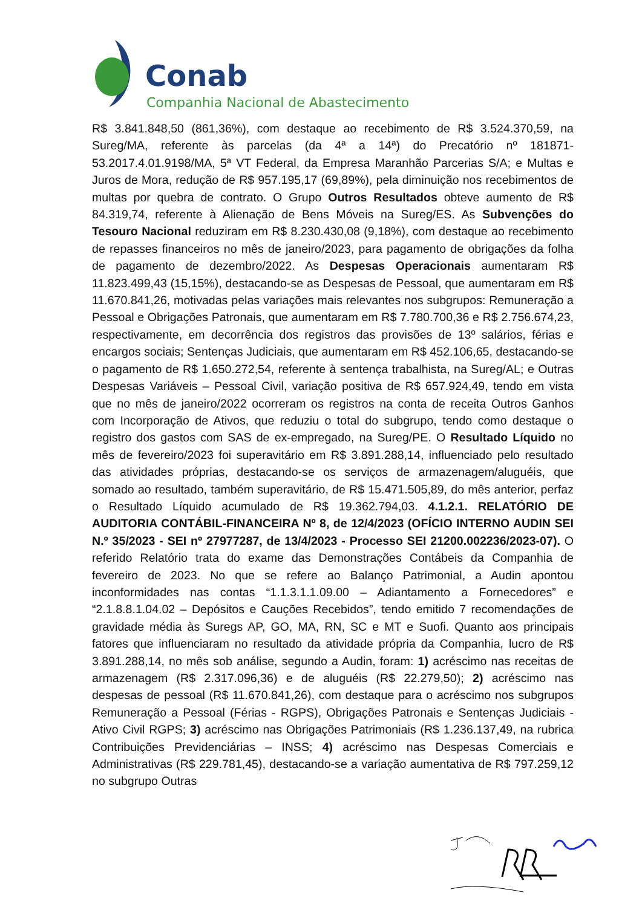Conab
Companhia Nacional de Abastecimento
R$ 3.841.848,50 (861,36%), com destaque ao recebimento de R$ 3.524.370,59, na Sureg/MA, referente às parcelas (da 4ª a 14ª) do Precatório nº 181871-53.2017.4.01.9198/MA, 5ª VT Federal, da Empresa Maranhão Parcerias S/A; e Multas e Juros de Mora, redução de R$ 957.195,17 (69,89%), pela diminuição nos recebimentos de multas por quebra de contrato. O Grupo Outros Resultados obteve aumento de R$ 84.319,74, referente à Alienação de Bens Móveis na Sureg/ES. As Subvenções do Tesouro Nacional reduziram em R$ 8.230.430,08 (9,18%), com destaque ao recebimento de repasses financeiros no mês de janeiro/2023, para pagamento de obrigações da folha de pagamento de dezembro/2022. As Despesas Operacionais aumentaram R$ 11.823.499,43 (15,15%), destacando-se as Despesas de Pessoal, que aumentaram em R$ 11.670.841,26, motivadas pelas variações mais relevantes nos subgrupos: Remuneração a Pessoal e Obrigações Patronais, que aumentaram em R$ 7.780.700,36 e R$ 2.756.674,23, respectivamente, em decorrência dos registros das provisões de 13º salários, férias e encargos sociais; Sentenças Judiciais, que aumentaram em R$ 452.106,65, destacando-se o pagamento de R$ 1.650.272,54, referente à sentença trabalhista, na Sureg/AL; e Outras Despesas Variáveis – Pessoal Civil, variação positiva de R$ 657.924,49, tendo em vista que no mês de janeiro/2022 ocorreram os registros na conta de receita Outros Ganhos com Incorporação de Ativos, que reduziu o total do subgrupo, tendo como destaque o registro dos gastos com SAS de ex-empregado, na Sureg/PE. O Resultado Líquido no mês de fevereiro/2023 foi superavitário em R$ 3.891.288,14, influenciado pelo resultado das atividades próprias, destacando-se os serviços de armazenagem/aluguéis, que somado ao resultado, também superavitário, de R$ 15.471.505,89, do mês anterior, perfaz o Resultado Líquido acumulado de R$ 19.362.794,03. 4.1.2.1. RELATÓRIO DE AUDITORIA CONTÁBIL-FINANCEIRA Nº 8, de 12/4/2023 (OFÍCIO INTERNO AUDIN SEI N.º 35/2023 - SEI nº 27977287, de 13/4/2023 - Processo SEI 21200.002236/2023-07). O referido Relatório trata do exame das Demonstrações Contábeis da Companhia de fevereiro de 2023. No que se refere ao Balanço Patrimonial, a Audin apontou inconformidades nas contas “1.1.3.1.1.09.00 – Adiantamento a Fornecedores” e “2.1.8.8.1.04.02 – Depósitos e Cauções Recebidos”, tendo emitido 7 recomendações de gravidade média às Suregs AP, GO, MA, RN, SC e MT e Suofi. Quanto aos principais fatores que influenciaram no resultado da atividade própria da Companhia, lucro de R$ 3.891.288,14, no mês sob análise, segundo a Audin, foram: 1) acréscimo nas receitas de armazenagem (R$ 2.317.096,36) e de aluguéis (R$ 22.279,50); 2) acréscimo nas despesas de pessoal (R$ 11.670.841,26), com destaque para o acréscimo nos subgrupos Remuneração a Pessoal (Férias - RGPS), Obrigações Patronais e Sentenças Judiciais - Ativo Civil RGPS; 3) acréscimo nas Obrigações Patrimoniais (R$ 1.236.137,49, na rubrica Contribuições Previdenciárias – INSS; 4) acréscimo nas Despesas Comerciais e Administrativas (R$ 229.781,45), destacando-se a variação aumentativa de R$ 797.259,12 no subgrupo Outras